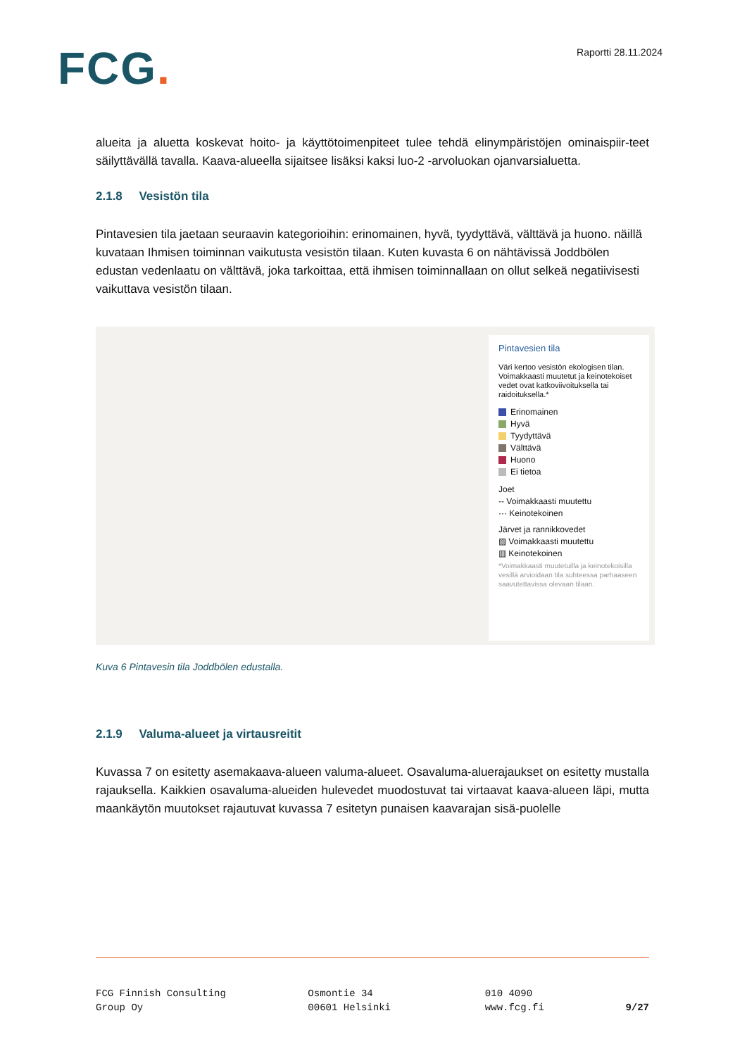FCG.
Raportti 28.11.2024
alueita ja aluetta koskevat hoito- ja käyttötoimenpiteet tulee tehdä elinympäristöjen ominaispiir-teet säilyttävällä tavalla. Kaava-alueella sijaitsee lisäksi kaksi luo-2 -arvoluokan ojanvarsialuetta.
2.1.8 Vesistön tila
Pintavesien tila jaetaan seuraavin kategorioihin: erinomainen, hyvä, tyydyttävä, välttävä ja huono. näillä kuvataan Ihmisen toiminnan vaikutusta vesistön tilaan. Kuten kuvasta 6 on nähtävissä Joddbölen edustan vedenlaatu on välttävä, joka tarkoittaa, että ihmisen toiminnallaan on ollut selkeä negatiivisesti vaikuttava vesistön tilaan.
Pintavesien tila
Väri kertoo vesistön ekologisen tilan. Voimakkaasti muutetut ja keinotekoiset vedet ovat katkoviivoituksella tai raidoituksella.*
Erinomainen
Hyvä
Tyydyttävä
Välttävä
Huono
Ei tietoa
Joet
-- Voimakkaasti muutettu
··· Keinotekoinen
Järvet ja rannikkovedet
▨ Voimakkaasti muutettu
▥ Keinotekoinen
*Voimakkaasti muutetuilla ja keinotekoisilla vesillä arvioidaan tila suhteessa parhaaseen saavutettavissa olevaan tilaan.
Kuva 6 Pintavesin tila Joddbölen edustalla.
2.1.9 Valuma-alueet ja virtausreitit
Kuvassa 7 on esitetty asemakaava-alueen valuma-alueet. Osavaluma-aluerajaukset on esitetty mustalla rajauksella. Kaikkien osavaluma-alueiden hulevedet muodostuvat tai virtaavat kaava-alueen läpi, mutta maankäytön muutokset rajautuvat kuvassa 7 esitetyn punaisen kaavarajan sisä-puolelle
FCG Finnish Consulting
Group Oy
Osmontie 34
00601 Helsinki
010 4090
www.fcg.fi
9/27